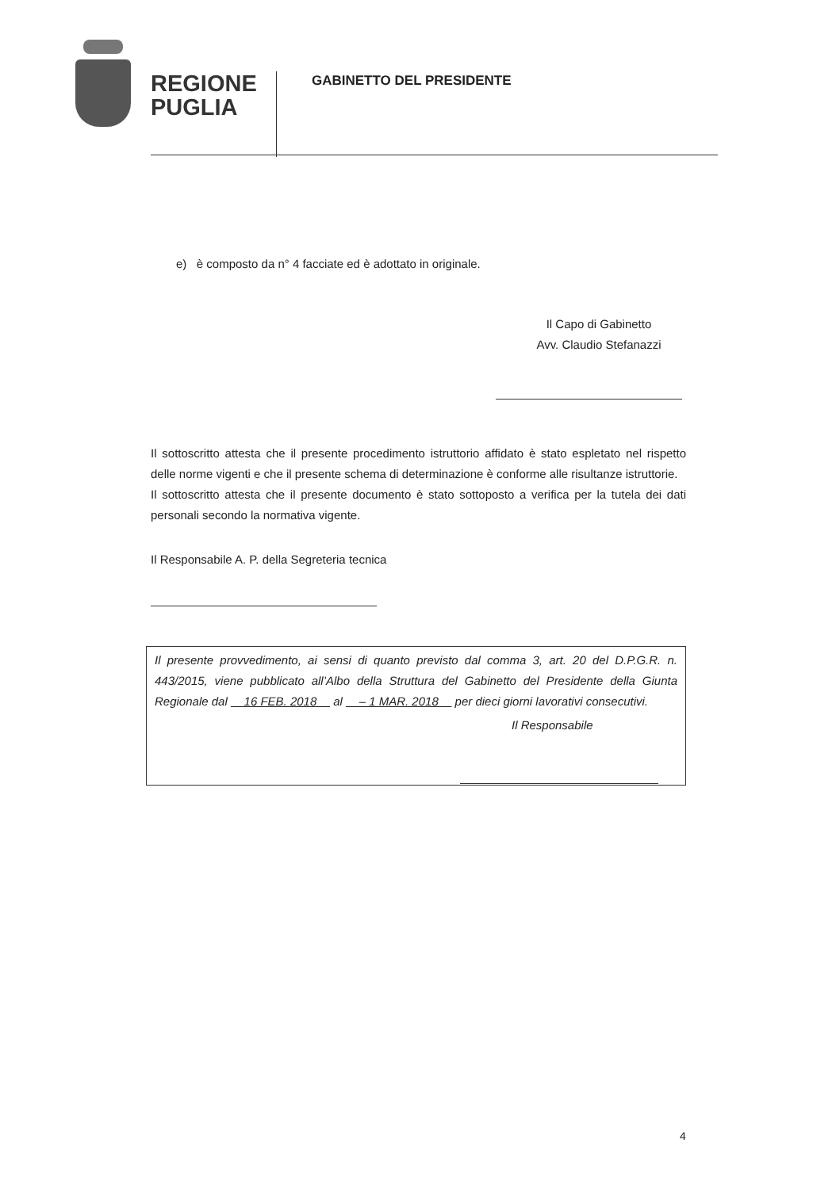REGIONE
PUGLIA
GABINETTO DEL PRESIDENTE
e) è composto da n° 4 facciate ed è adottato in originale.
Il Capo di Gabinetto
Avv. Claudio Stefanazzi
Il sottoscritto attesta che il presente procedimento istruttorio affidato è stato espletato nel rispetto delle norme vigenti e che il presente schema di determinazione è conforme alle risultanze istruttorie.
Il sottoscritto attesta che il presente documento è stato sottoposto a verifica per la tutela dei dati personali secondo la normativa vigente.
Il Responsabile A. P. della Segreteria tecnica
Il presente provvedimento, ai sensi di quanto previsto dal comma 3, art. 20 del D.P.G.R. n. 443/2015, viene pubblicato all’Albo della Struttura del Gabinetto del Presidente della Giunta Regionale dal 16 FEB. 2018 al – 1 MAR. 2018 per dieci giorni lavorativi consecutivi.
Il Responsabile
4